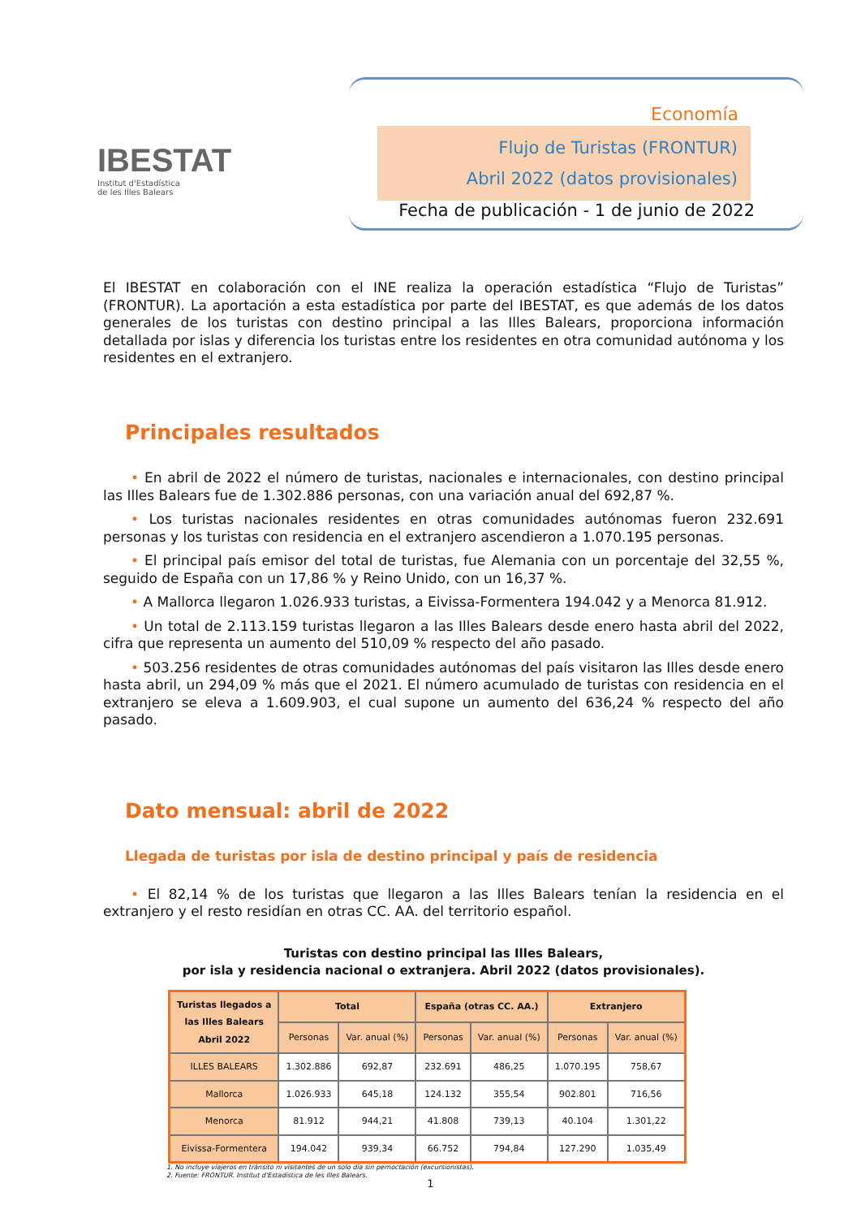IBESTAT
Institut d'Estadística
de les Illes Balears
Economía
Flujo de Turistas (FRONTUR)
Abril 2022 (datos provisionales)
Fecha de publicación - 1 de junio de 2022
El IBESTAT en colaboración con el INE realiza la operación estadística “Flujo de Turistas” (FRONTUR). La aportación a esta estadística por parte del IBESTAT, es que además de los datos generales de los turistas con destino principal a las Illes Balears, proporciona información detallada por islas y diferencia los turistas entre los residentes en otra comunidad autónoma y los residentes en el extranjero.
Principales resultados
  • En abril de 2022 el número de turistas, nacionales e internacionales, con destino principal las Illes Balears fue de 1.302.886 personas, con una variación anual del 692,87 %.
  • Los turistas nacionales residentes en otras comunidades autónomas fueron 232.691 personas y los turistas con residencia en el extranjero ascendieron a 1.070.195 personas.
  • El principal país emisor del total de turistas, fue Alemania con un porcentaje del 32,55 %, seguido de España con un 17,86 % y Reino Unido, con un 16,37 %.
  • A Mallorca llegaron 1.026.933 turistas, a Eivissa-Formentera 194.042 y a Menorca 81.912.
  • Un total de 2.113.159 turistas llegaron a las Illes Balears desde enero hasta abril del 2022, cifra que representa un aumento del 510,09 % respecto del año pasado.
  • 503.256 residentes de otras comunidades autónomas del país visitaron las Illes desde enero hasta abril, un 294,09 % más que el 2021. El número acumulado de turistas con residencia en el extranjero se eleva a 1.609.903, el cual supone un aumento del 636,24 % respecto del año pasado.
Dato mensual: abril de 2022
Llegada de turistas por isla de destino principal y país de residencia
  • El 82,14 % de los turistas que llegaron a las Illes Balears tenían la residencia en el extranjero y el resto residían en otras CC. AA. del territorio español.
Turistas con destino principal las Illes Balears,
por isla y residencia nacional o extranjera. Abril 2022 (datos provisionales).
| Turistas llegados a las Illes Balears Abril 2022 | Total | | España (otras CC. AA.) | | Extranjero | |
| --- | --- | --- | --- | --- | --- | --- |
| | Personas | Var. anual (%) | Personas | Var. anual (%) | Personas | Var. anual (%) |
| ILLES BALEARS | 1.302.886 | 692,87 | 232.691 | 486,25 | 1.070.195 | 758,67 |
| Mallorca | 1.026.933 | 645,18 | 124.132 | 355,54 | 902.801 | 716,56 |
| Menorca | 81.912 | 944,21 | 41.808 | 739,13 | 40.104 | 1.301,22 |
| Eivissa-Formentera | 194.042 | 939,34 | 66.752 | 794,84 | 127.290 | 1.035,49 |
1. No incluye viajeros en tránsito ni visitantes de un solo día sin pernoctación (excursionistas).
2. Fuente: FRONTUR. Institut d'Estadística de les Illes Balears.
1